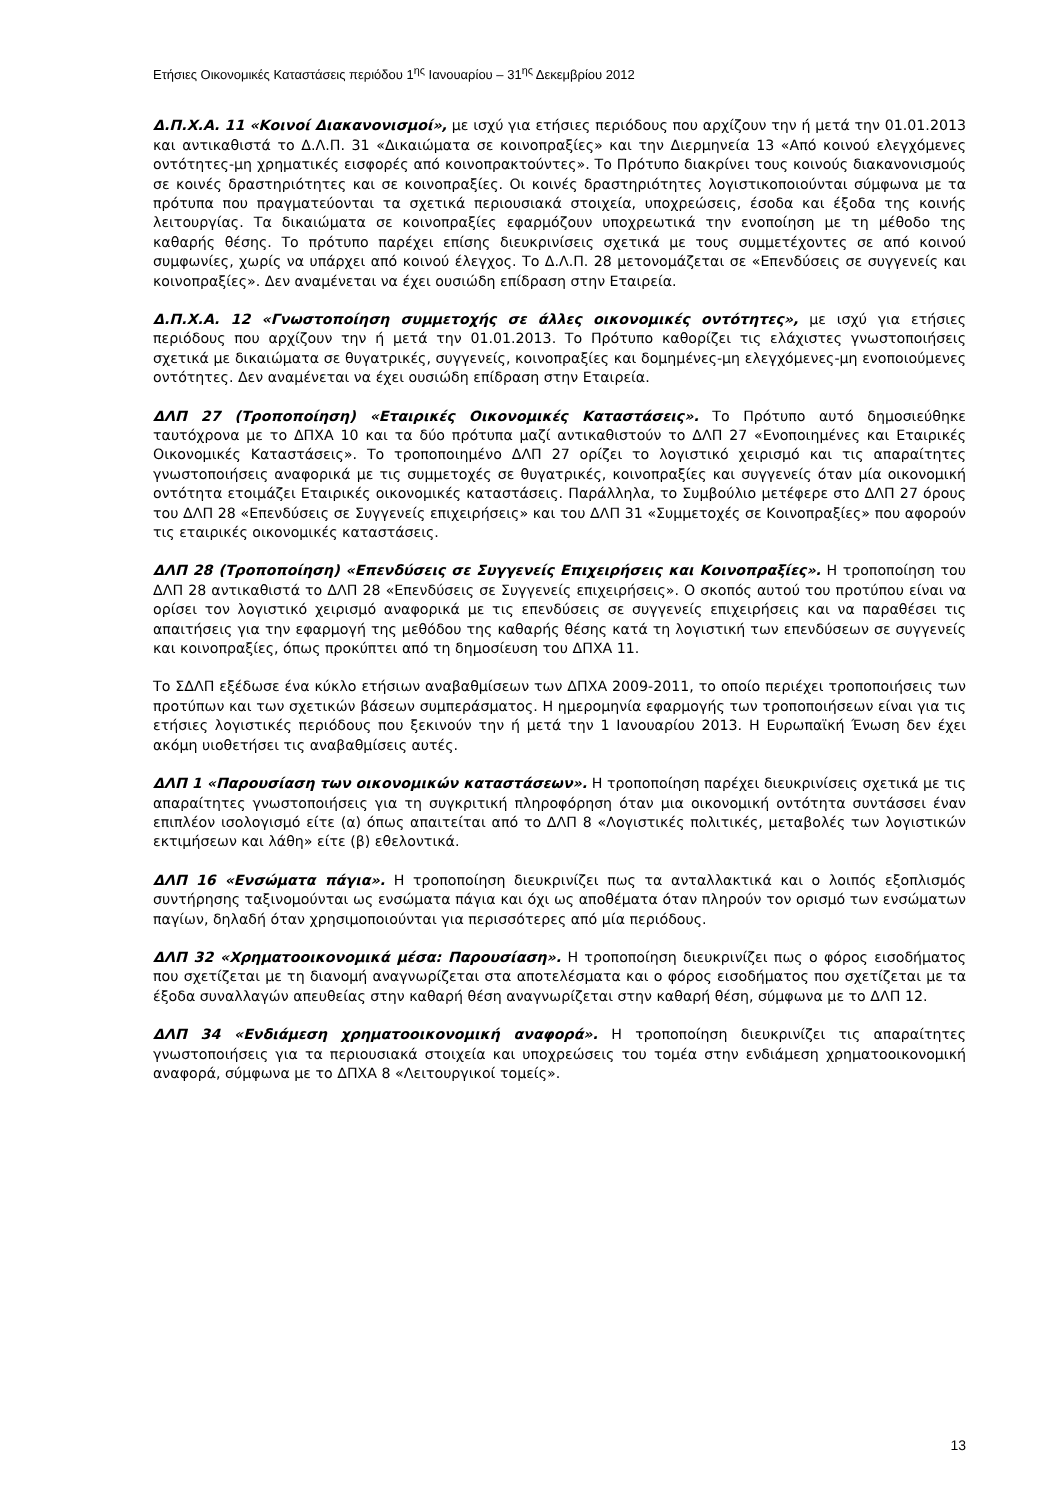Ετήσιες Οικονομικές Καταστάσεις περιόδου 1<sup>ης</sup> Ιανουαρίου – 31<sup>ης</sup> Δεκεμβρίου 2012
Δ.Π.Χ.Α. 11 «Κοινοί Διακανονισμοί», με ισχύ για ετήσιες περιόδους που αρχίζουν την ή μετά την 01.01.2013 και αντικαθιστά το Δ.Λ.Π. 31 «Δικαιώματα σε κοινοπραξίες» και την Διερμηνεία 13 «Από κοινού ελεγχόμενες οντότητες-μη χρηματικές εισφορές από κοινοπρακτούντες». Το Πρότυπο διακρίνει τους κοινούς διακανονισμούς σε κοινές δραστηριότητες και σε κοινοπραξίες. Οι κοινές δραστηριότητες λογιστικοποιούνται σύμφωνα με τα πρότυπα που πραγματεύονται τα σχετικά περιουσιακά στοιχεία, υποχρεώσεις, έσοδα και έξοδα της κοινής λειτουργίας. Τα δικαιώματα σε κοινοπραξίες εφαρμόζουν υποχρεωτικά την ενοποίηση με τη μέθοδο της καθαρής θέσης. Το πρότυπο παρέχει επίσης διευκρινίσεις σχετικά με τους συμμετέχοντες σε από κοινού συμφωνίες, χωρίς να υπάρχει από κοινού έλεγχος. Το Δ.Λ.Π. 28 μετονομάζεται σε «Επενδύσεις σε συγγενείς και κοινοπραξίες». Δεν αναμένεται να έχει ουσιώδη επίδραση στην Εταιρεία.
Δ.Π.Χ.Α. 12 «Γνωστοποίηση συμμετοχής σε άλλες οικονομικές οντότητες», με ισχύ για ετήσιες περιόδους που αρχίζουν την ή μετά την 01.01.2013. Το Πρότυπο καθορίζει τις ελάχιστες γνωστοποιήσεις σχετικά με δικαιώματα σε θυγατρικές, συγγενείς, κοινοπραξίες και δομημένες-μη ελεγχόμενες-μη ενοποιούμενες οντότητες. Δεν αναμένεται να έχει ουσιώδη επίδραση στην Εταιρεία.
ΔΛΠ 27 (Τροποποίηση) «Εταιρικές Οικονομικές Καταστάσεις». Το Πρότυπο αυτό δημοσιεύθηκε ταυτόχρονα με το ΔΠΧΑ 10 και τα δύο πρότυπα μαζί αντικαθιστούν το ΔΛΠ 27 «Ενοποιημένες και Εταιρικές Οικονομικές Καταστάσεις». Το τροποποιημένο ΔΛΠ 27 ορίζει το λογιστικό χειρισμό και τις απαραίτητες γνωστοποιήσεις αναφορικά με τις συμμετοχές σε θυγατρικές, κοινοπραξίες και συγγενείς όταν μία οικονομική οντότητα ετοιμάζει Εταιρικές οικονομικές καταστάσεις. Παράλληλα, το Συμβούλιο μετέφερε στο ΔΛΠ 27 όρους του ΔΛΠ 28 «Επενδύσεις σε Συγγενείς επιχειρήσεις» και του ΔΛΠ 31 «Συμμετοχές σε Κοινοπραξίες» που αφορούν τις εταιρικές οικονομικές καταστάσεις.
ΔΛΠ 28 (Τροποποίηση) «Επενδύσεις σε Συγγενείς Επιχειρήσεις και Κοινοπραξίες». Η τροποποίηση του ΔΛΠ 28 αντικαθιστά το ΔΛΠ 28 «Επενδύσεις σε Συγγενείς επιχειρήσεις». Ο σκοπός αυτού του προτύπου είναι να ορίσει τον λογιστικό χειρισμό αναφορικά με τις επενδύσεις σε συγγενείς επιχειρήσεις και να παραθέσει τις απαιτήσεις για την εφαρμογή της μεθόδου της καθαρής θέσης κατά τη λογιστική των επενδύσεων σε συγγενείς και κοινοπραξίες, όπως προκύπτει από τη δημοσίευση του ΔΠΧΑ 11.
Το ΣΔΛΠ εξέδωσε ένα κύκλο ετήσιων αναβαθμίσεων των ΔΠΧΑ 2009-2011, το οποίο περιέχει τροποποιήσεις των προτύπων και των σχετικών βάσεων συμπεράσματος. Η ημερομηνία εφαρμογής των τροποποιήσεων είναι για τις ετήσιες λογιστικές περιόδους που ξεκινούν την ή μετά την 1 Ιανουαρίου 2013. Η Ευρωπαϊκή Ένωση δεν έχει ακόμη υιοθετήσει τις αναβαθμίσεις αυτές.
ΔΛΠ 1 «Παρουσίαση των οικονομικών καταστάσεων». Η τροποποίηση παρέχει διευκρινίσεις σχετικά με τις απαραίτητες γνωστοποιήσεις για τη συγκριτική πληροφόρηση όταν μια οικονομική οντότητα συντάσσει έναν επιπλέον ισολογισμό είτε (α) όπως απαιτείται από το ΔΛΠ 8 «Λογιστικές πολιτικές, μεταβολές των λογιστικών εκτιμήσεων και λάθη» είτε (β) εθελοντικά.
ΔΛΠ 16 «Ενσώματα πάγια». Η τροποποίηση διευκρινίζει πως τα ανταλλακτικά και ο λοιπός εξοπλισμός συντήρησης ταξινομούνται ως ενσώματα πάγια και όχι ως αποθέματα όταν πληρούν τον ορισμό των ενσώματων παγίων, δηλαδή όταν χρησιμοποιούνται για περισσότερες από μία περιόδους.
ΔΛΠ 32 «Χρηματοοικονομικά μέσα: Παρουσίαση». Η τροποποίηση διευκρινίζει πως ο φόρος εισοδήματος που σχετίζεται με τη διανομή αναγνωρίζεται στα αποτελέσματα και ο φόρος εισοδήματος που σχετίζεται με τα έξοδα συναλλαγών απευθείας στην καθαρή θέση αναγνωρίζεται στην καθαρή θέση, σύμφωνα με το ΔΛΠ 12.
ΔΛΠ 34 «Ενδιάμεση χρηματοοικονομική αναφορά». Η τροποποίηση διευκρινίζει τις απαραίτητες γνωστοποιήσεις για τα περιουσιακά στοιχεία και υποχρεώσεις του τομέα στην ενδιάμεση χρηματοοικονομική αναφορά, σύμφωνα με το ΔΠΧΑ 8 «Λειτουργικοί τομείς».
13